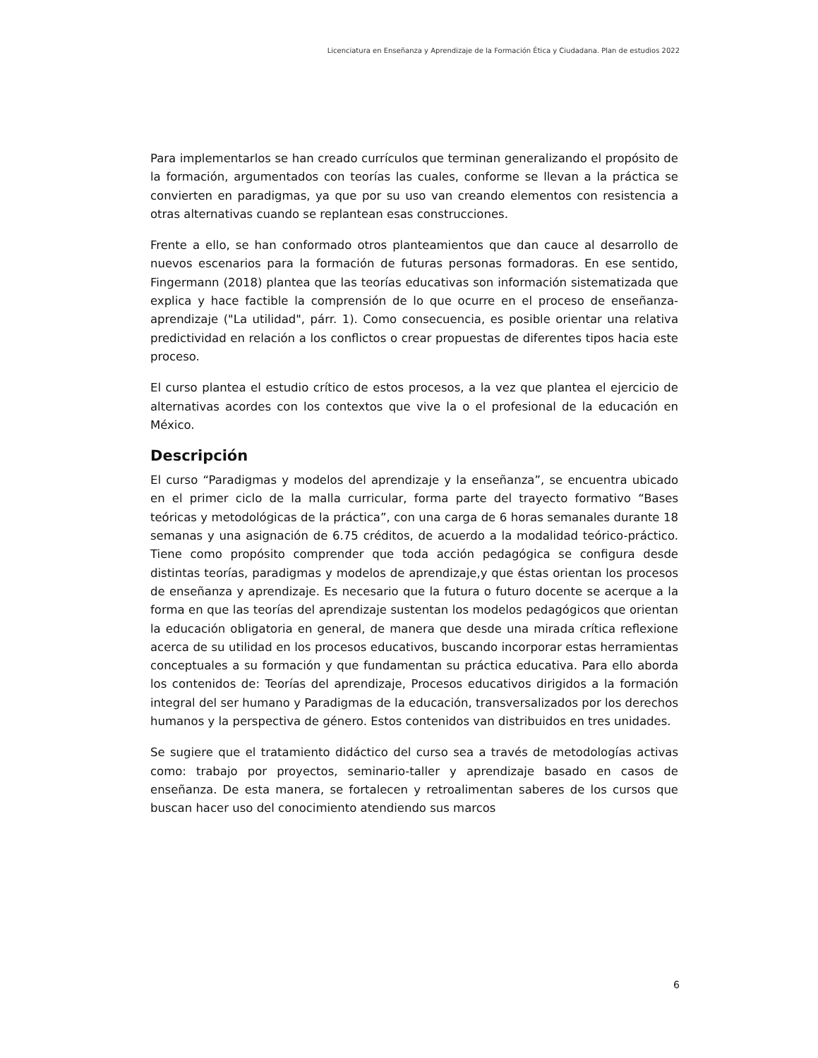Licenciatura en Enseñanza y Aprendizaje de la Formación Ética y Ciudadana. Plan de estudios 2022
Para implementarlos se han creado currículos que terminan generalizando el propósito de la formación, argumentados con teorías las cuales, conforme se llevan a la práctica se convierten en paradigmas, ya que por su uso van creando elementos con resistencia a otras alternativas cuando se replantean esas construcciones.
Frente a ello, se han conformado otros planteamientos que dan cauce al desarrollo de nuevos escenarios para la formación de futuras personas formadoras. En ese sentido, Fingermann (2018) plantea que las teorías educativas son información sistematizada que explica y hace factible la comprensión de lo que ocurre en el proceso de enseñanza-aprendizaje ("La utilidad", párr. 1). Como consecuencia, es posible orientar una relativa predictividad en relación a los conflictos o crear propuestas de diferentes tipos hacia este proceso.
El curso plantea el estudio crítico de estos procesos, a la vez que plantea el ejercicio de alternativas acordes con los contextos que vive la o el profesional de la educación en México.
Descripción
El curso “Paradigmas y modelos del aprendizaje y la enseñanza”, se encuentra ubicado en el primer ciclo de la malla curricular, forma parte del trayecto formativo “Bases teóricas y metodológicas de la práctica”, con una carga de 6 horas semanales durante 18 semanas y una asignación de 6.75 créditos, de acuerdo a la modalidad teórico-práctico. Tiene como propósito comprender que toda acción pedagógica se configura desde distintas teorías, paradigmas y modelos de aprendizaje,y que éstas orientan los procesos de enseñanza y aprendizaje. Es necesario que la futura o futuro docente se acerque a la forma en que las teorías del aprendizaje sustentan los modelos pedagógicos que orientan la educación obligatoria en general, de manera que desde una mirada crítica reflexione acerca de su utilidad en los procesos educativos, buscando incorporar estas herramientas conceptuales a su formación y que fundamentan su práctica educativa. Para ello aborda los contenidos de: Teorías del aprendizaje, Procesos educativos dirigidos a la formación integral del ser humano y Paradigmas de la educación, transversalizados por los derechos humanos y la perspectiva de género. Estos contenidos van distribuidos en tres unidades.
Se sugiere que el tratamiento didáctico del curso sea a través de metodologías activas como: trabajo por proyectos, seminario-taller y aprendizaje basado en casos de enseñanza. De esta manera, se fortalecen y retroalimentan saberes de los cursos que buscan hacer uso del conocimiento atendiendo sus marcos
6